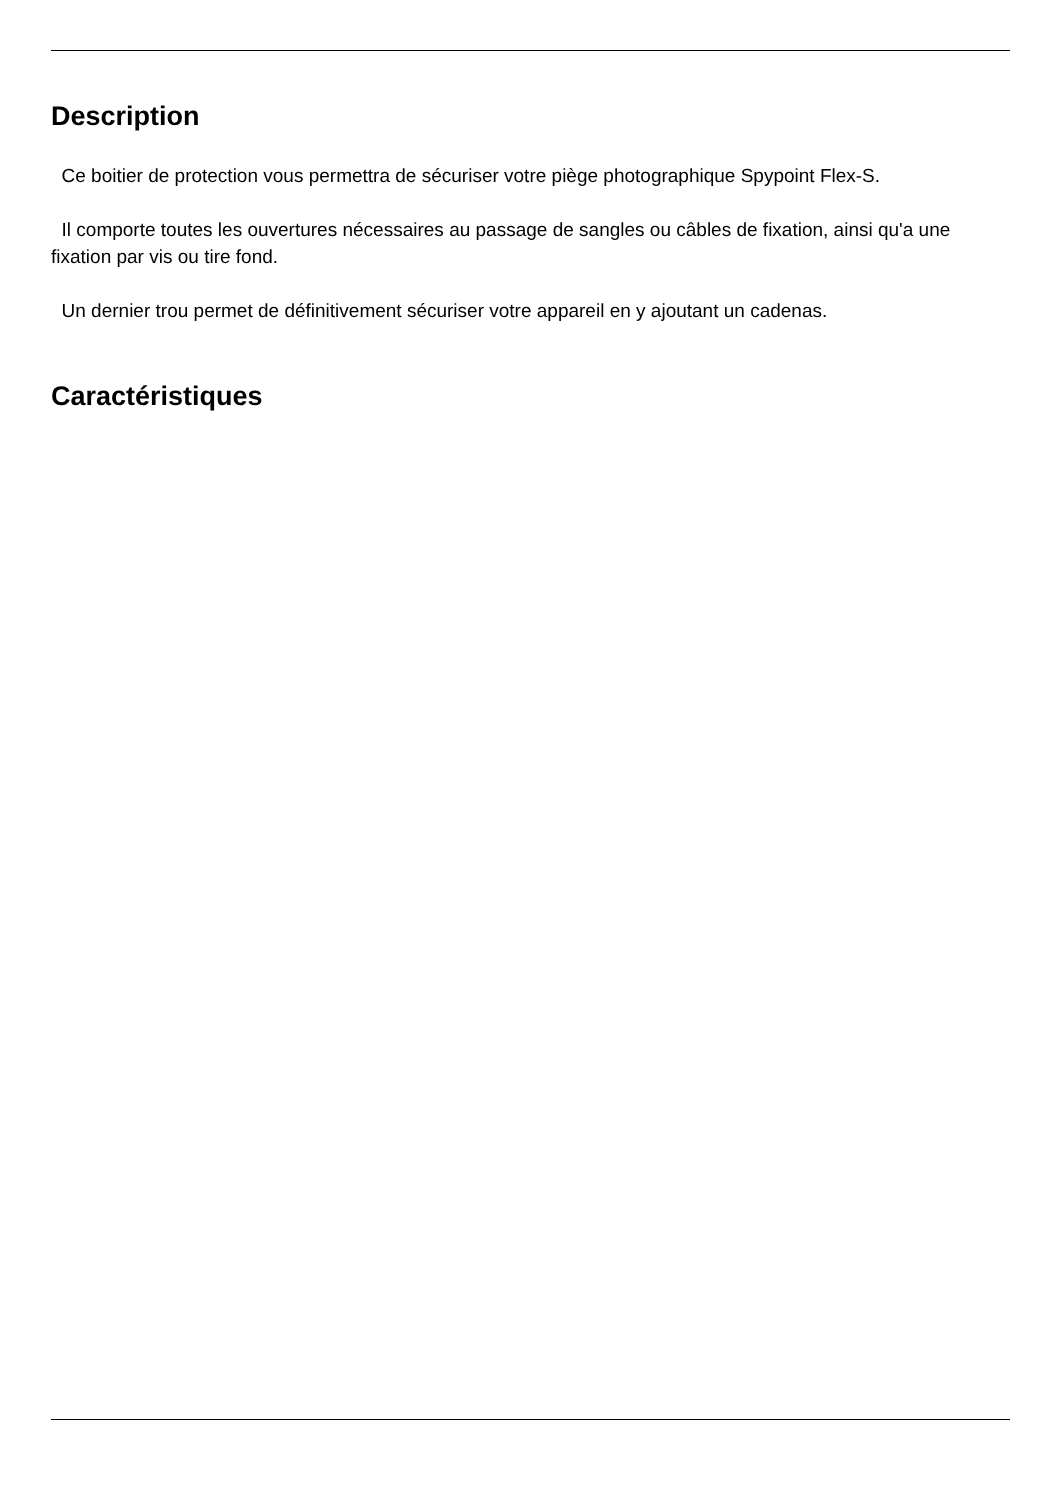Description
Ce boitier de protection vous permettra de sécuriser votre piège photographique Spypoint Flex-S.
Il comporte toutes les ouvertures nécessaires au passage de sangles ou câbles de fixation, ainsi qu'a une fixation par vis ou tire fond.
Un dernier trou permet de définitivement sécuriser votre appareil en y ajoutant un cadenas.
Caractéristiques